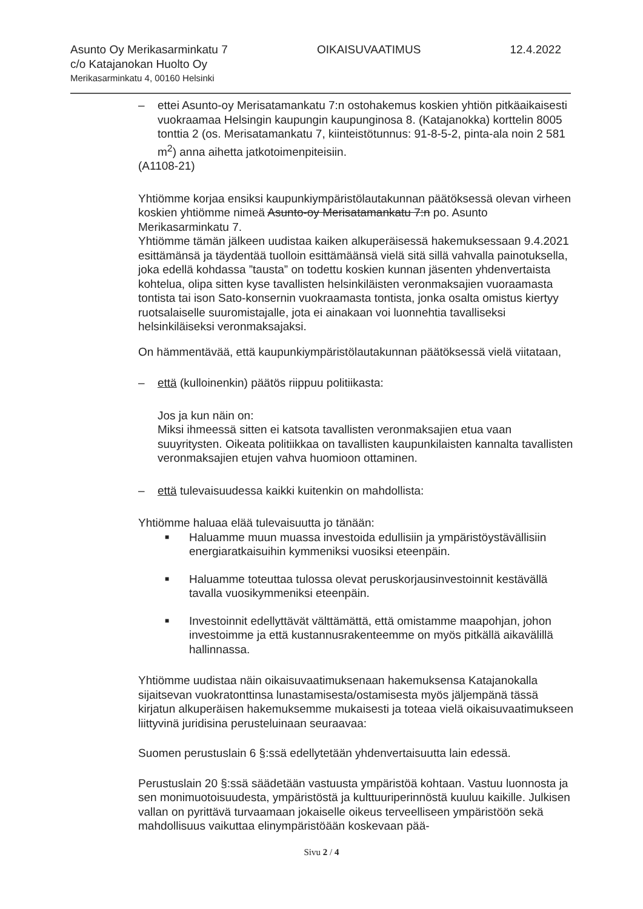Asunto Oy Merikasarminkatu 7 OIKAISUVAATIMUS 12.4.2022
c/o Katajanokan Huolto Oy
Merikasarminkatu 4, 00160 Helsinki
– ettei Asunto-oy Merisatamankatu 7:n ostohakemus koskien yhtiön pitkäaikaisesti vuokraamaa Helsingin kaupungin kaupunginosa 8. (Katajanokka) korttelin 8005 tonttia 2 (os. Merisatamankatu 7, kiinteistötunnus: 91-8-5-2, pinta-ala noin 2 581 m<sup>2</sup>) anna aihetta jatkotoimenpiteisiin.
(A1108-21)
Yhtiömme korjaa ensiksi kaupunkiympäristölautakunnan päätöksessä olevan virheen koskien yhtiömme nimeä Asunto-oy Merisatamankatu 7:n po. Asunto Merikasarminkatu 7.
Yhtiömme tämän jälkeen uudistaa kaiken alkuperäisessä hakemuksessaan 9.4.2021 esittämänsä ja täydentää tuolloin esittämäänsä vielä sitä sillä vahvalla painotuksella, joka edellä kohdassa ”tausta” on todettu koskien kunnan jäsenten yhdenvertaista kohtelua, olipa sitten kyse tavallisten helsinkiläisten veronmaksajien vuoraamasta tontista tai ison Sato-konsernin vuokraamasta tontista, jonka osalta omistus kiertyy ruotsalaiselle suuromistajalle, jota ei ainakaan voi luonnehtia tavalliseksi helsinkiläiseksi veronmaksajaksi.
On hämmentävää, että kaupunkiympäristölautakunnan päätöksessä vielä viitataan,
– että (kulloinenkin) päätös riippuu politiikasta:
Jos ja kun näin on:
Miksi ihmeessä sitten ei katsota tavallisten veronmaksajien etua vaan suuyritysten. Oikeata politiikkaa on tavallisten kaupunkilaisten kannalta tavallisten veronmaksajien etujen vahva huomioon ottaminen.
– että tulevaisuudessa kaikki kuitenkin on mahdollista:
Yhtiömme haluaa elää tulevaisuutta jo tänään:
■ Haluamme muun muassa investoida edullisiin ja ympäristöystävällisiin energiaratkaisuihin kymmeniksi vuosiksi eteenpäin.
■ Haluamme toteuttaa tulossa olevat peruskorjausinvestoinnit kestävällä tavalla vuosikymmeniksi eteenpäin.
■ Investoinnit edellyttävät välttämättä, että omistamme maapohjan, johon investoimme ja että kustannusrakenteemme on myös pitkällä aikavälillä hallinnassa.
Yhtiömme uudistaa näin oikaisuvaatimuksenaan hakemuksensa Katajanokalla sijaitsevan vuokratonttinsa lunastamisesta/ostamisesta myös jäljempänä tässä kirjatun alkuperäisen hakemuksemme mukaisesti ja toteaa vielä oikaisuvaatimukseen liittyvinä juridisina perusteluinaan seuraavaa:
Suomen perustuslain 6 §:ssä edellytetään yhdenvertaisuutta lain edessä.
Perustuslain 20 §:ssä säädetään vastuusta ympäristöä kohtaan. Vastuu luonnosta ja sen monimuotoisuudesta, ympäristöstä ja kulttuuriperinnöstä kuuluu kaikille. Julkisen vallan on pyrittävä turvaamaan jokaiselle oikeus terveelliseen ympäristöön sekä mahdollisuus vaikuttaa elinympäristöään koskevaan pää-
Sivu 2 / 4